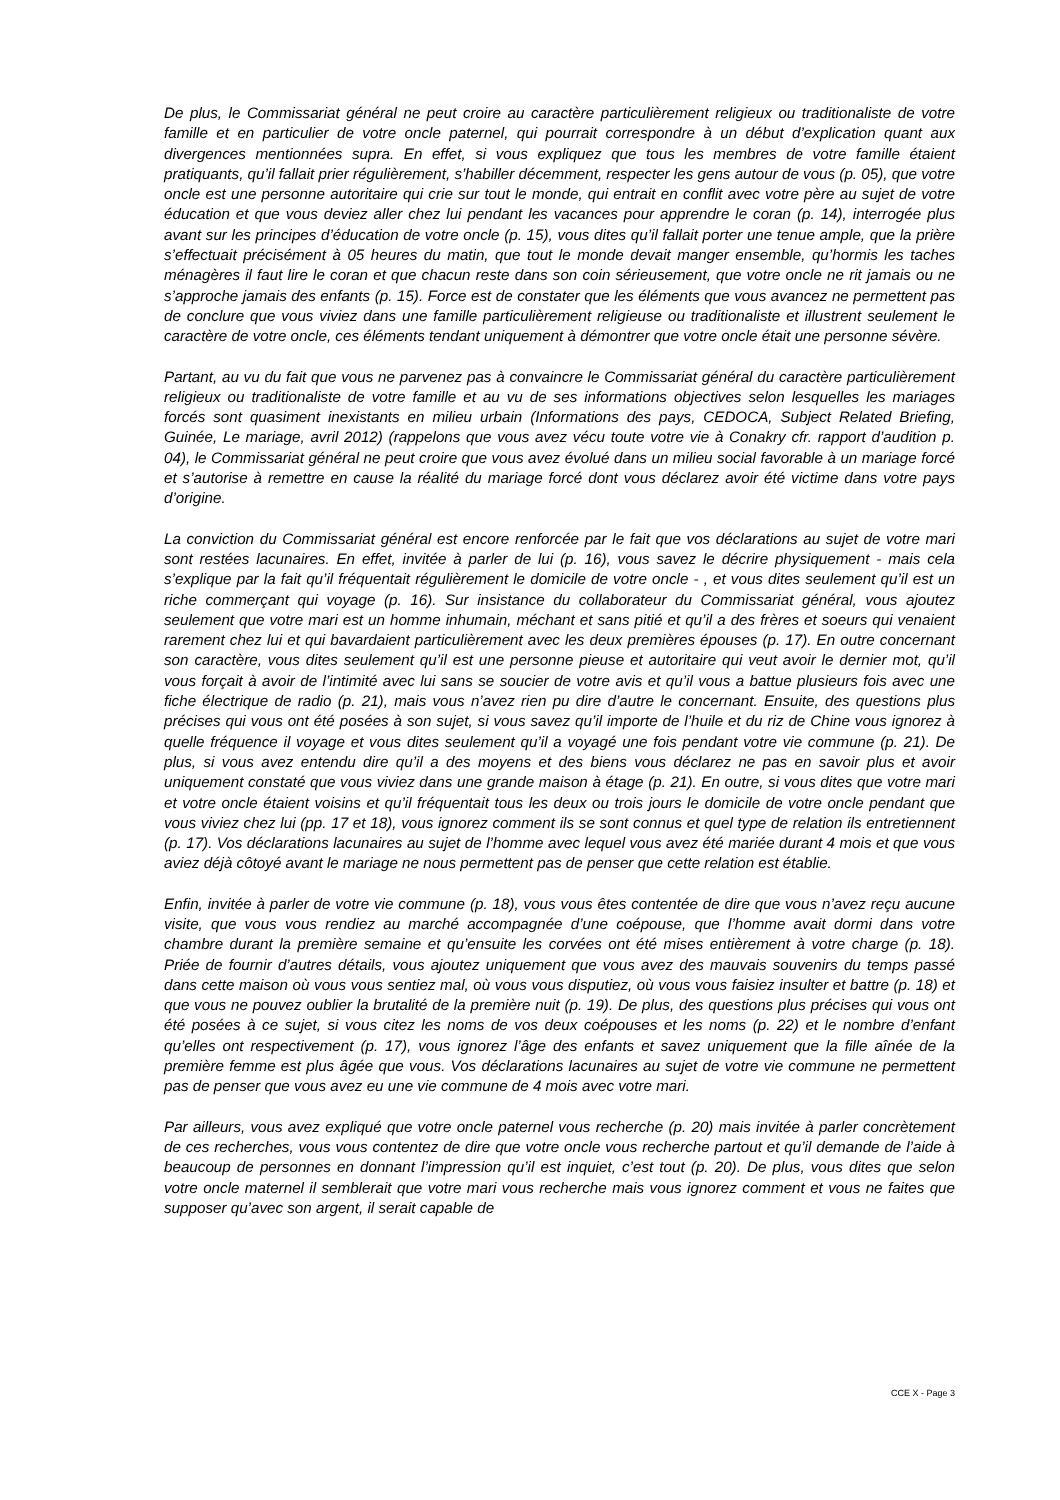De plus, le Commissariat général ne peut croire au caractère particulièrement religieux ou traditionaliste de votre famille et en particulier de votre oncle paternel, qui pourrait correspondre à un début d’explication quant aux divergences mentionnées supra. En effet, si vous expliquez que tous les membres de votre famille étaient pratiquants, qu’il fallait prier régulièrement, s’habiller décemment, respecter les gens autour de vous (p. 05), que votre oncle est une personne autoritaire qui crie sur tout le monde, qui entrait en conflit avec votre père au sujet de votre éducation et que vous deviez aller chez lui pendant les vacances pour apprendre le coran (p. 14), interrogée plus avant sur les principes d’éducation de votre oncle (p. 15), vous dites qu’il fallait porter une tenue ample, que la prière s’effectuait précisément à 05 heures du matin, que tout le monde devait manger ensemble, qu’hormis les taches ménagères il faut lire le coran et que chacun reste dans son coin sérieusement, que votre oncle ne rit jamais ou ne s’approche jamais des enfants (p. 15). Force est de constater que les éléments que vous avancez ne permettent pas de conclure que vous viviez dans une famille particulièrement religieuse ou traditionaliste et illustrent seulement le caractère de votre oncle, ces éléments tendant uniquement à démontrer que votre oncle était une personne sévère.
Partant, au vu du fait que vous ne parvenez pas à convaincre le Commissariat général du caractère particulièrement religieux ou traditionaliste de votre famille et au vu de ses informations objectives selon lesquelles les mariages forcés sont quasiment inexistants en milieu urbain (Informations des pays, CEDOCA, Subject Related Briefing, Guinée, Le mariage, avril 2012) (rappelons que vous avez vécu toute votre vie à Conakry cfr. rapport d’audition p. 04), le Commissariat général ne peut croire que vous avez évolué dans un milieu social favorable à un mariage forcé et s’autorise à remettre en cause la réalité du mariage forcé dont vous déclarez avoir été victime dans votre pays d’origine.
La conviction du Commissariat général est encore renforcée par le fait que vos déclarations au sujet de votre mari sont restées lacunaires. En effet, invitée à parler de lui (p. 16), vous savez le décrire physiquement - mais cela s’explique par la fait qu’il fréquentait régulièrement le domicile de votre oncle - , et vous dites seulement qu’il est un riche commerçant qui voyage (p. 16). Sur insistance du collaborateur du Commissariat général, vous ajoutez seulement que votre mari est un homme inhumain, méchant et sans pitié et qu’il a des frères et soeurs qui venaient rarement chez lui et qui bavardaient particulièrement avec les deux premières épouses (p. 17). En outre concernant son caractère, vous dites seulement qu’il est une personne pieuse et autoritaire qui veut avoir le dernier mot, qu’il vous forçait à avoir de l’intimité avec lui sans se soucier de votre avis et qu’il vous a battue plusieurs fois avec une fiche électrique de radio (p. 21), mais vous n’avez rien pu dire d’autre le concernant. Ensuite, des questions plus précises qui vous ont été posées à son sujet, si vous savez qu’il importe de l’huile et du riz de Chine vous ignorez à quelle fréquence il voyage et vous dites seulement qu’il a voyagé une fois pendant votre vie commune (p. 21). De plus, si vous avez entendu dire qu’il a des moyens et des biens vous déclarez ne pas en savoir plus et avoir uniquement constaté que vous viviez dans une grande maison à étage (p. 21). En outre, si vous dites que votre mari et votre oncle étaient voisins et qu’il fréquentait tous les deux ou trois jours le domicile de votre oncle pendant que vous viviez chez lui (pp. 17 et 18), vous ignorez comment ils se sont connus et quel type de relation ils entretiennent (p. 17). Vos déclarations lacunaires au sujet de l’homme avec lequel vous avez été mariée durant 4 mois et que vous aviez déjà côtoyé avant le mariage ne nous permettent pas de penser que cette relation est établie.
Enfin, invitée à parler de votre vie commune (p. 18), vous vous êtes contentée de dire que vous n’avez reçu aucune visite, que vous vous rendiez au marché accompagnée d’une coépouse, que l’homme avait dormi dans votre chambre durant la première semaine et qu’ensuite les corvées ont été mises entièrement à votre charge (p. 18). Priée de fournir d’autres détails, vous ajoutez uniquement que vous avez des mauvais souvenirs du temps passé dans cette maison où vous vous sentiez mal, où vous vous disputiez, où vous vous faisiez insulter et battre (p. 18) et que vous ne pouvez oublier la brutalité de la première nuit (p. 19). De plus, des questions plus précises qui vous ont été posées à ce sujet, si vous citez les noms de vos deux coépouses et les noms (p. 22) et le nombre d’enfant qu’elles ont respectivement (p. 17), vous ignorez l’âge des enfants et savez uniquement que la fille aînée de la première femme est plus âgée que vous. Vos déclarations lacunaires au sujet de votre vie commune ne permettent pas de penser que vous avez eu une vie commune de 4 mois avec votre mari.
Par ailleurs, vous avez expliqué que votre oncle paternel vous recherche (p. 20) mais invitée à parler concrètement de ces recherches, vous vous contentez de dire que votre oncle vous recherche partout et qu’il demande de l’aide à beaucoup de personnes en donnant l’impression qu’il est inquiet, c’est tout (p. 20). De plus, vous dites que selon votre oncle maternel il semblerait que votre mari vous recherche mais vous ignorez comment et vous ne faites que supposer qu’avec son argent, il serait capable de
CCE X - Page 3